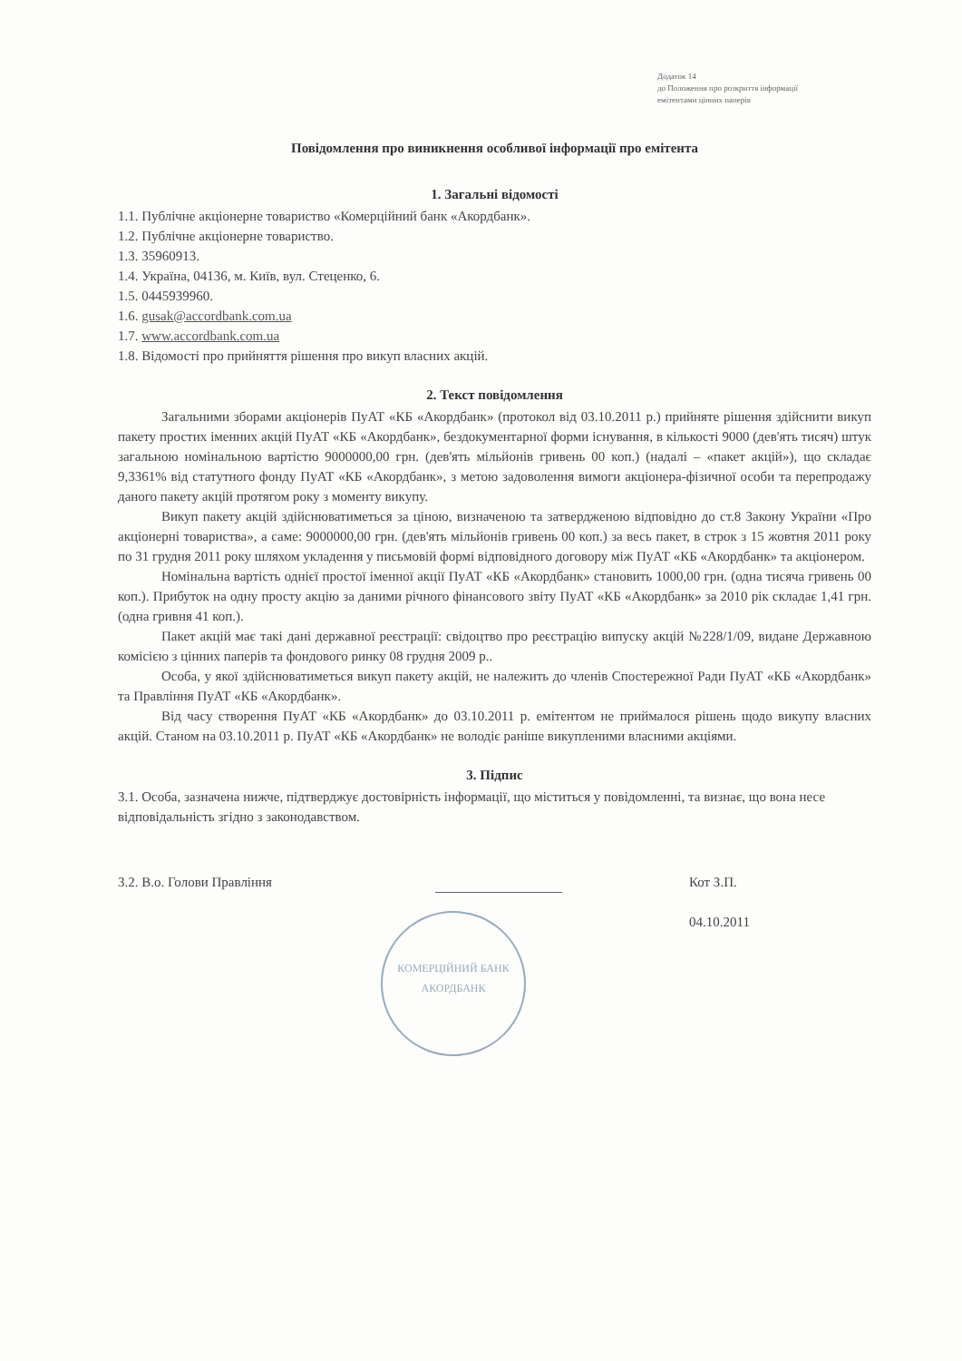Додаток 14
до Положення про розкриття інформації
емітентами цінних паперів
Повідомлення про виникнення особливої інформації про емітента
1. Загальні відомості
1.1. Публічне акціонерне товариство «Комерційний банк «Акордбанк».
1.2. Публічне акціонерне товариство.
1.3. 35960913.
1.4. Україна, 04136, м. Київ, вул. Стеценко, 6.
1.5. 0445939960.
1.6. gusak@accordbank.com.ua
1.7. www.accordbank.com.ua
1.8. Відомості про прийняття рішення про викуп власних акцій.
2. Текст повідомлення
Загальними зборами акціонерів ПуАТ «КБ «Акордбанк» (протокол від 03.10.2011 р.) прийняте рішення здійснити викуп пакету простих іменних акцій ПуАТ «КБ «Акордбанк», бездокументарної форми існування, в кількості 9000 (дев'ять тисяч) штук загальною номінальною вартістю 9000000,00 грн. (дев'ять мільйонів гривень 00 коп.) (надалі – «пакет акцій»), що складає 9,3361% від статутного фонду ПуАТ «КБ «Акордбанк», з метою задоволення вимоги акціонера-фізичної особи та перепродажу даного пакету акцій протягом року з моменту викупу.
Викуп пакету акцій здійснюватиметься за ціною, визначеною та затвердженою відповідно до ст.8 Закону України «Про акціонерні товариства», а саме: 9000000,00 грн. (дев'ять мільйонів гривень 00 коп.) за весь пакет, в строк з 15 жовтня 2011 року по 31 грудня 2011 року шляхом укладення у письмовій формі відповідного договору між ПуАТ «КБ «Акордбанк» та акціонером.
Номінальна вартість однієї простої іменної акції ПуАТ «КБ «Акордбанк» становить 1000,00 грн. (одна тисяча гривень 00 коп.). Прибуток на одну просту акцію за даними річного фінансового звіту ПуАТ «КБ «Акордбанк» за 2010 рік складає 1,41 грн. (одна гривня 41 коп.).
Пакет акцій має такі дані державної реєстрації: свідоцтво про реєстрацію випуску акцій №228/1/09, видане Державною комісією з цінних паперів та фондового ринку 08 грудня 2009 р..
Особа, у якої здійснюватиметься викуп пакету акцій, не належить до членів Спостережної Ради ПуАТ «КБ «Акордбанк» та Правління ПуАТ «КБ «Акордбанк».
Від часу створення ПуАТ «КБ «Акордбанк» до 03.10.2011 р. емітентом не приймалося рішень щодо викупу власних акцій. Станом на 03.10.2011 р. ПуАТ «КБ «Акордбанк» не володіє раніше викупленими власними акціями.
3. Підпис
3.1. Особа, зазначена нижче, підтверджує достовірність інформації, що міститься у повідомленні, та визнає, що вона несе відповідальність згідно з законодавством.
3.2. В.о. Голови Правління
КОМЕРЦІЙНИЙ БАНК
АКОРДБАНК
Кот З.П.
04.10.2011